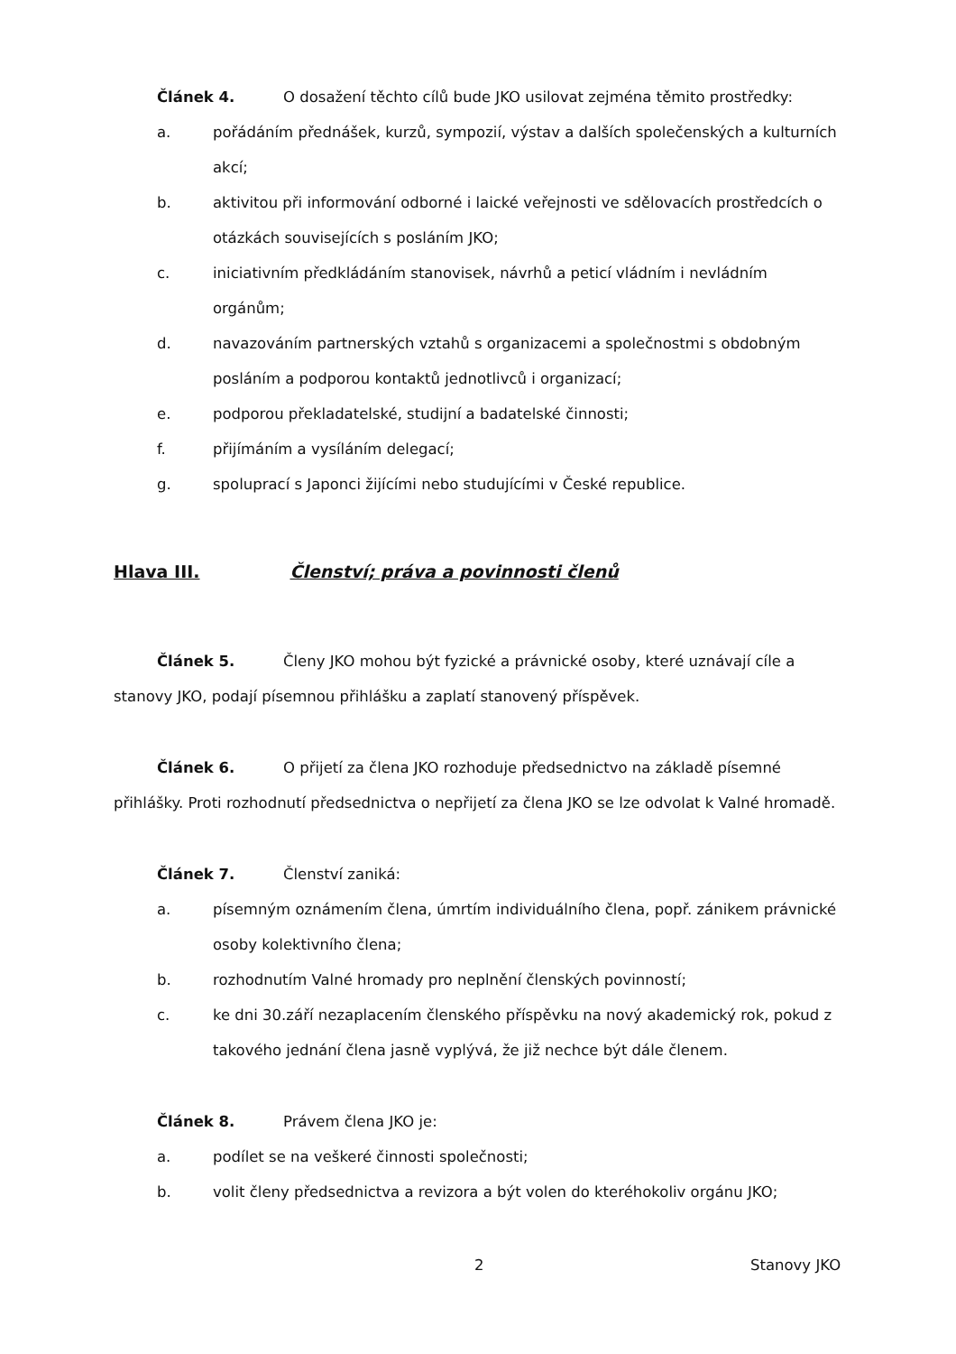Článek 4. O dosažení těchto cílů bude JKO usilovat zejména těmito prostředky:
a. pořádáním přednášek, kurzů, sympozií, výstav a dalších společenských a kulturních akcí;
b. aktivitou při informování odborné i laické veřejnosti ve sdělovacích prostředcích o otázkách souvisejících s posláním JKO;
c. iniciativním předkládáním stanovisek, návrhů a peticí vládním i nevládním orgánům;
d. navazováním partnerských vztahů s organizacemi a společnostmi s obdobným posláním a podporou kontaktů jednotlivců i organizací;
e. podporou překladatelské, studijní a badatelské činnosti;
f. přijímáním a vysíláním delegací;
g. spoluprací s Japonci žijícími nebo studujícími v České republice.
Hlava III. Členství; práva a povinnosti členů
Článek 5. Členy JKO mohou být fyzické a právnické osoby, které uznávají cíle a stanovy JKO, podají písemnou přihlášku a zaplatí stanovený příspěvek.
Článek 6. O přijetí za člena JKO rozhoduje předsednictvo na základě písemné přihlášky. Proti rozhodnutí předsednictva o nepřijetí za člena JKO se lze odvolat k Valné hromadě.
Článek 7. Členství zaniká:
a. písemným oznámením člena, úmrtím individuálního člena, popř. zánikem právnické osoby kolektivního člena;
b. rozhodnutím Valné hromady pro neplnění členských povinností;
c. ke dni 30.září nezaplacením členského příspěvku na nový akademický rok, pokud z takového jednání člena jasně vyplývá, že již nechce být dále členem.
Článek 8. Právem člena JKO je:
a. podílet se na veškeré činnosti společnosti;
b. volit členy předsednictva a revizora a být volen do kteréhokoliv orgánu JKO;
2 Stanovy JKO